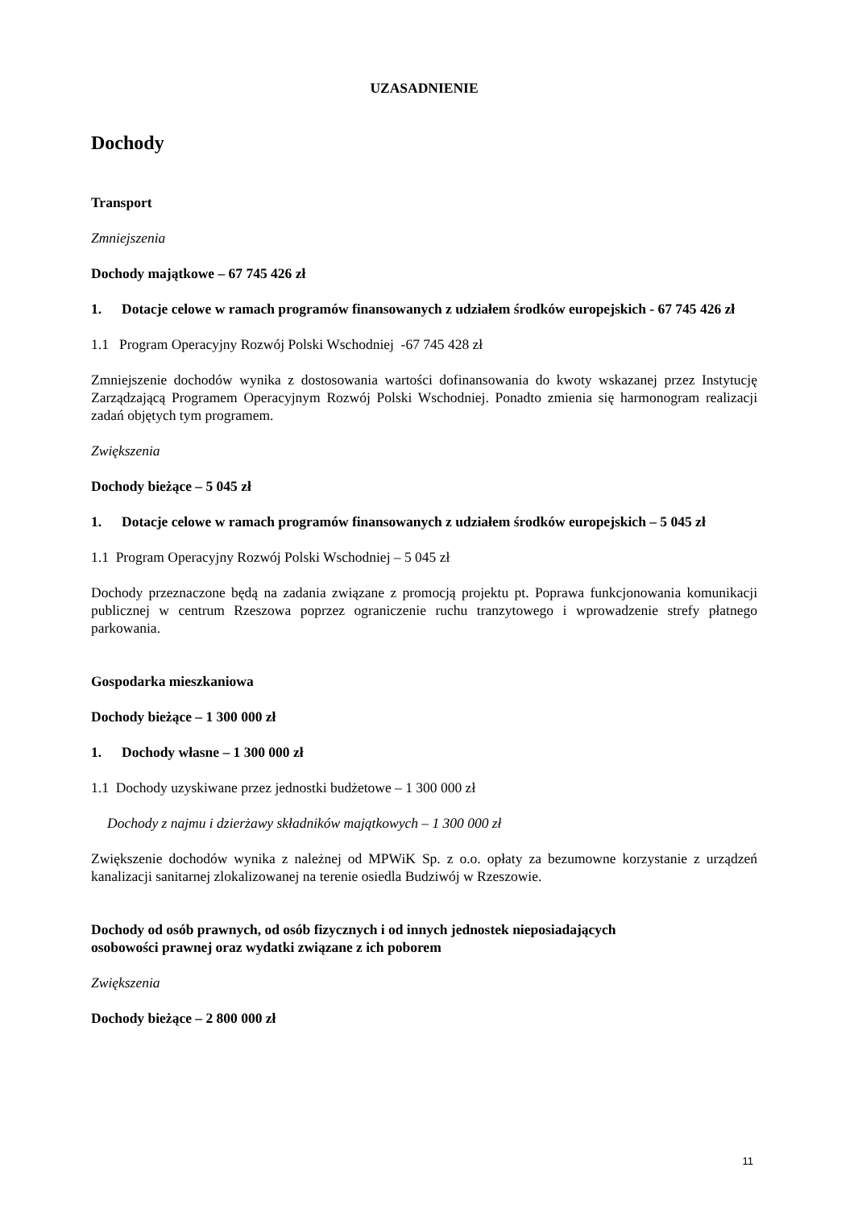UZASADNIENIE
Dochody
Transport
Zmniejszenia
Dochody majątkowe – 67 745 426 zł
1. Dotacje celowe w ramach programów finansowanych z udziałem środków europejskich - 67 745 426 zł
1.1 Program Operacyjny Rozwój Polski Wschodniej -67 745 428 zł
Zmniejszenie dochodów wynika z dostosowania wartości dofinansowania do kwoty wskazanej przez Instytucję Zarządzającą Programem Operacyjnym Rozwój Polski Wschodniej. Ponadto zmienia się harmonogram realizacji zadań objętych tym programem.
Zwiększenia
Dochody bieżące – 5 045 zł
1. Dotacje celowe w ramach programów finansowanych z udziałem środków europejskich – 5 045 zł
1.1 Program Operacyjny Rozwój Polski Wschodniej – 5 045 zł
Dochody przeznaczone będą na zadania związane z promocją projektu pt. Poprawa funkcjonowania komunikacji publicznej w centrum Rzeszowa poprzez ograniczenie ruchu tranzytowego i wprowadzenie strefy płatnego parkowania.
Gospodarka mieszkaniowa
Dochody bieżące – 1 300 000 zł
1. Dochody własne – 1 300 000 zł
1.1 Dochody uzyskiwane przez jednostki budżetowe – 1 300 000 zł
Dochody z najmu i dzierżawy składników majątkowych – 1 300 000 zł
Zwiększenie dochodów wynika z należnej od MPWiK Sp. z o.o. opłaty za bezumowne korzystanie z urządzeń kanalizacji sanitarnej zlokalizowanej na terenie osiedla Budziwój w Rzeszowie.
Dochody od osób prawnych, od osób fizycznych i od innych jednostek nieposiadających
osobowości prawnej oraz wydatki związane z ich poborem
Zwiększenia
Dochody bieżące – 2 800 000 zł
11